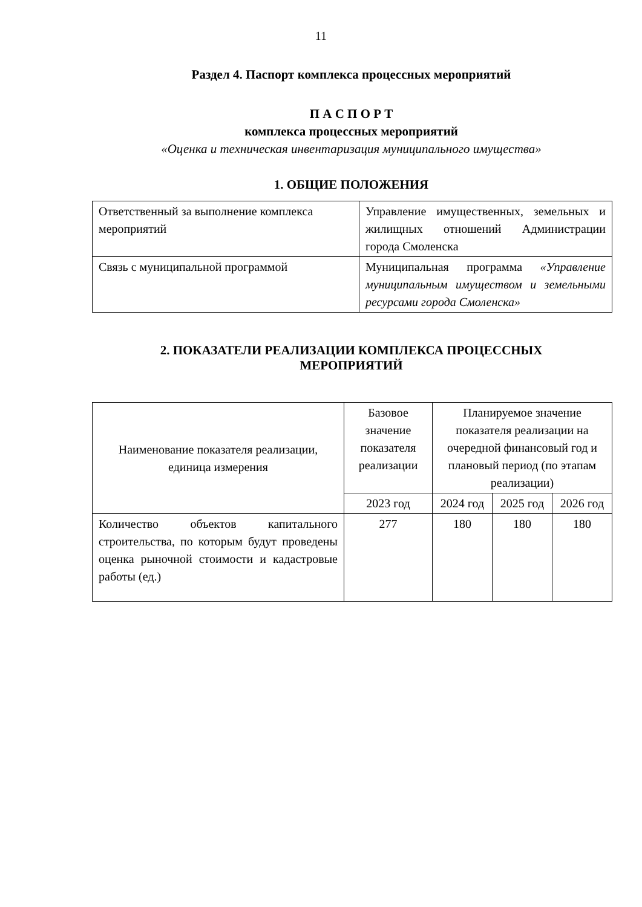11
Раздел 4. Паспорт комплекса процессных мероприятий
П А С П О Р Т
комплекса процессных мероприятий
«Оценка и техническая инвентаризация муниципального имущества»
1. ОБЩИЕ ПОЛОЖЕНИЯ
| Ответственный за выполнение комплекса мероприятий | Управление имущественных, земельных и жилищных отношений Администрации города Смоленска |
| Связь с муниципальной программой | Муниципальная программа «Управление муниципальным имуществом и земельными ресурсами города Смоленска» |
2. ПОКАЗАТЕЛИ РЕАЛИЗАЦИИ КОМПЛЕКСА ПРОЦЕССНЫХ
МЕРОПРИЯТИЙ
| Наименование показателя реализации, единица измерения | Базовое значение показателя реализации | Планируемое значение показателя реализации на очередной финансовый год и плановый период (по этапам реализации) | | |
| --- | --- | --- | --- | --- |
| | 2023 год | 2024 год | 2025 год | 2026 год |
| Количество объектов капитального строительства, по которым будут проведены оценка рыночной стоимости и кадастровые работы (ед.) | 277 | 180 | 180 | 180 |